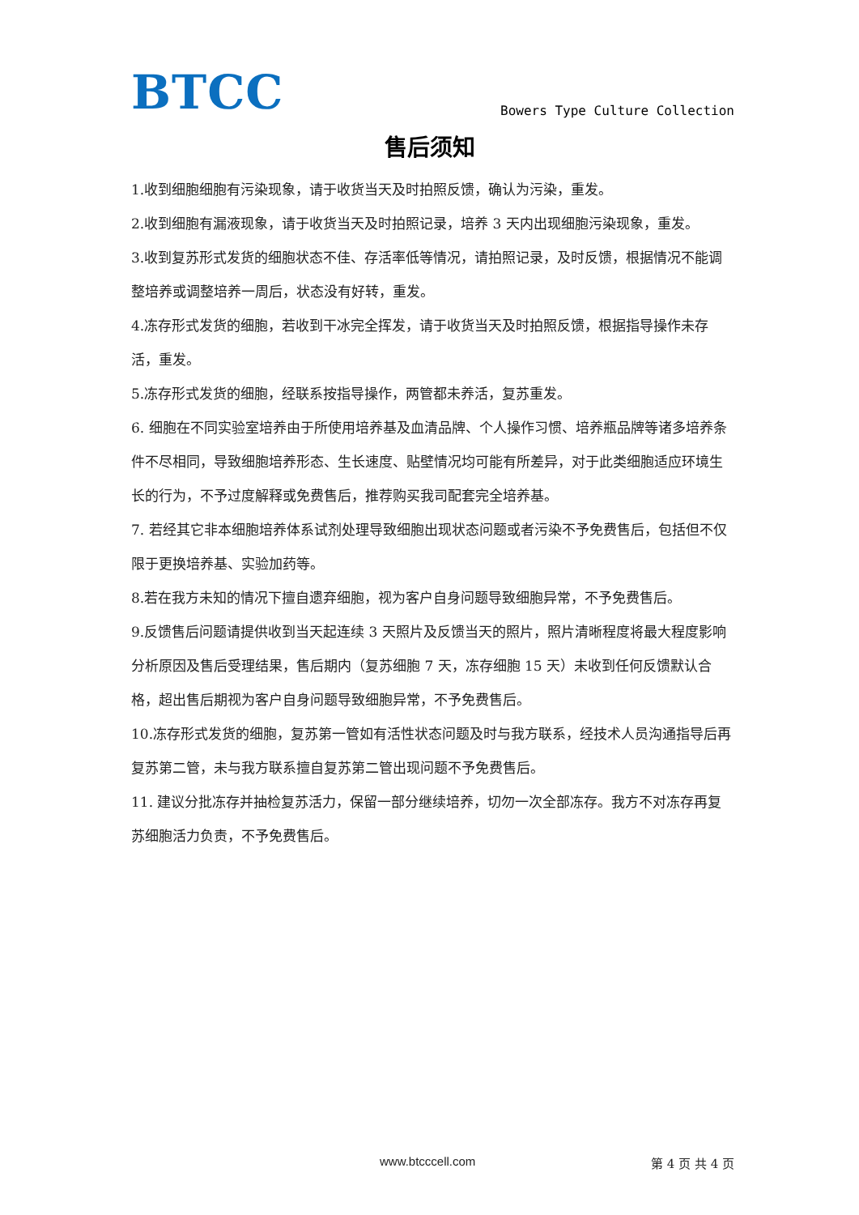BTCC
Bowers Type Culture Collection
售后须知
1.收到细胞细胞有污染现象，请于收货当天及时拍照反馈，确认为污染，重发。
2.收到细胞有漏液现象，请于收货当天及时拍照记录，培养 3 天内出现细胞污染现象，重发。
3.收到复苏形式发货的细胞状态不佳、存活率低等情况，请拍照记录，及时反馈，根据情况不能调整培养或调整培养一周后，状态没有好转，重发。
4.冻存形式发货的细胞，若收到干冰完全挥发，请于收货当天及时拍照反馈，根据指导操作未存活，重发。
5.冻存形式发货的细胞，经联系按指导操作，两管都未养活，复苏重发。
6. 细胞在不同实验室培养由于所使用培养基及血清品牌、个人操作习惯、培养瓶品牌等诸多培养条件不尽相同，导致细胞培养形态、生长速度、贴壁情况均可能有所差异，对于此类细胞适应环境生长的行为，不予过度解释或免费售后，推荐购买我司配套完全培养基。
7. 若经其它非本细胞培养体系试剂处理导致细胞出现状态问题或者污染不予免费售后，包括但不仅限于更换培养基、实验加药等。
8.若在我方未知的情况下擅自遗弃细胞，视为客户自身问题导致细胞异常，不予免费售后。
9.反馈售后问题请提供收到当天起连续 3 天照片及反馈当天的照片，照片清晰程度将最大程度影响分析原因及售后受理结果，售后期内（复苏细胞 7 天，冻存细胞 15 天）未收到任何反馈默认合格，超出售后期视为客户自身问题导致细胞异常，不予免费售后。
10.冻存形式发货的细胞，复苏第一管如有活性状态问题及时与我方联系，经技术人员沟通指导后再复苏第二管，未与我方联系擅自复苏第二管出现问题不予免费售后。
11. 建议分批冻存并抽检复苏活力，保留一部分继续培养，切勿一次全部冻存。我方不对冻存再复苏细胞活力负责，不予免费售后。
www.btcccell.com 第 4 页 共 4 页